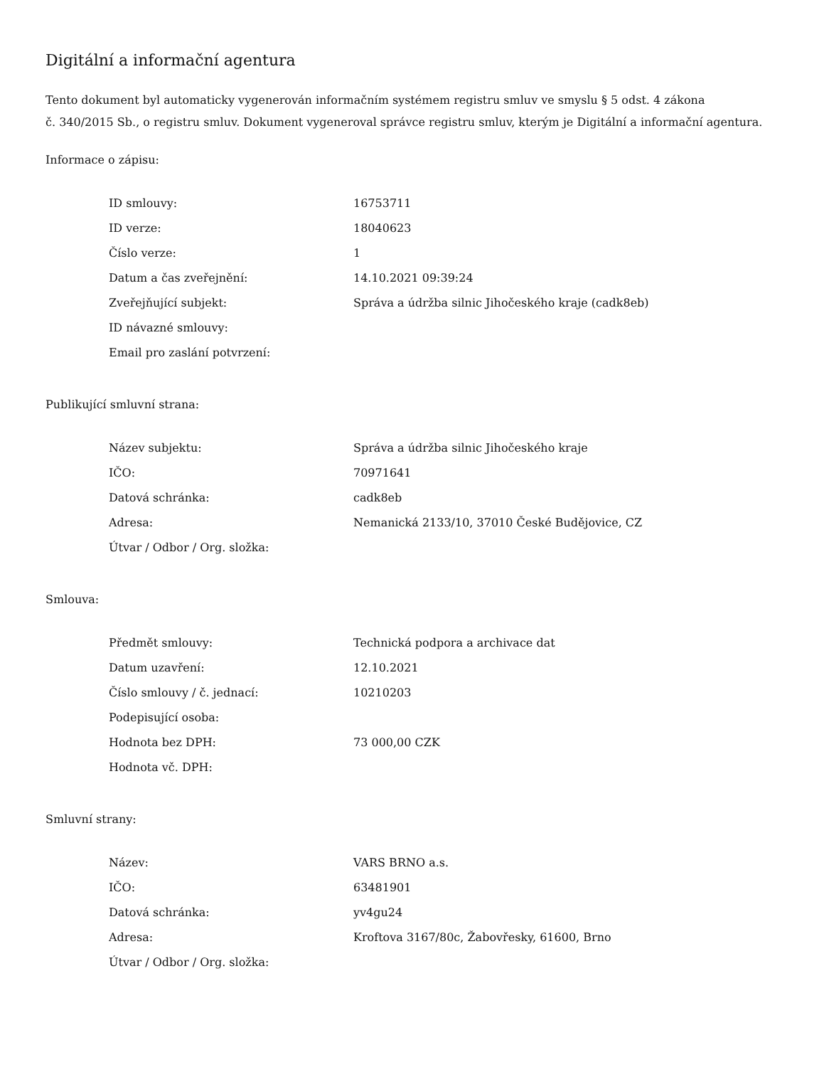Digitální a informační agentura
Tento dokument byl automaticky vygenerován informačním systémem registru smluv ve smyslu § 5 odst. 4 zákona
č. 340/2015 Sb., o registru smluv. Dokument vygeneroval správce registru smluv, kterým je Digitální a informační agentura.
Informace o zápisu:
| ID smlouvy: | 16753711 |
| ID verze: | 18040623 |
| Číslo verze: | 1 |
| Datum a čas zveřejnění: | 14.10.2021 09:39:24 |
| Zveřejňující subjekt: | Správa a údržba silnic Jihočeského kraje (cadk8eb) |
| ID návazné smlouvy: | |
| Email pro zaslání potvrzení: | |
Publikující smluvní strana:
| Název subjektu: | Správa a údržba silnic Jihočeského kraje |
| IČO: | 70971641 |
| Datová schránka: | cadk8eb |
| Adresa: | Nemanická 2133/10, 37010 České Budějovice, CZ |
| Útvar / Odbor / Org. složka: | |
Smlouva:
| Předmět smlouvy: | Technická podpora a archivace dat |
| Datum uzavření: | 12.10.2021 |
| Číslo smlouvy / č. jednací: | 10210203 |
| Podepisující osoba: | |
| Hodnota bez DPH: | 73 000,00 CZK |
| Hodnota vč. DPH: | |
Smluvní strany:
| Název: | VARS BRNO a.s. |
| IČO: | 63481901 |
| Datová schránka: | yv4gu24 |
| Adresa: | Kroftova 3167/80c, Žabovřesky, 61600, Brno |
| Útvar / Odbor / Org. složka: | |